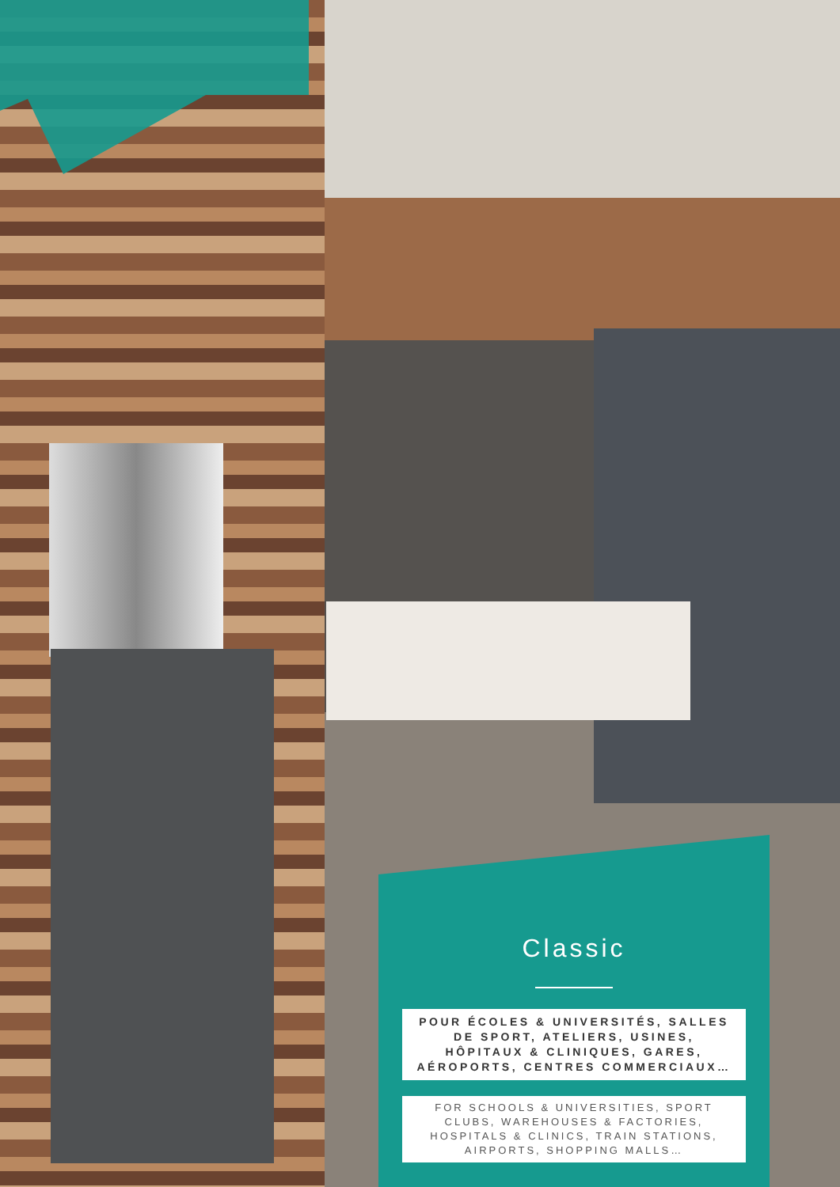Classic
POUR ÉCOLES & UNIVERSITÉS, SALLES DE SPORT, ATELIERS, USINES, HÔPITAUX & CLINIQUES, GARES, AÉROPORTS, CENTRES COMMERCIAUX…
FOR SCHOOLS & UNIVERSITIES, SPORT CLUBS, WAREHOUSES & FACTORIES, HOSPITALS & CLINICS, TRAIN STATIONS, AIRPORTS, SHOPPING MALLS…